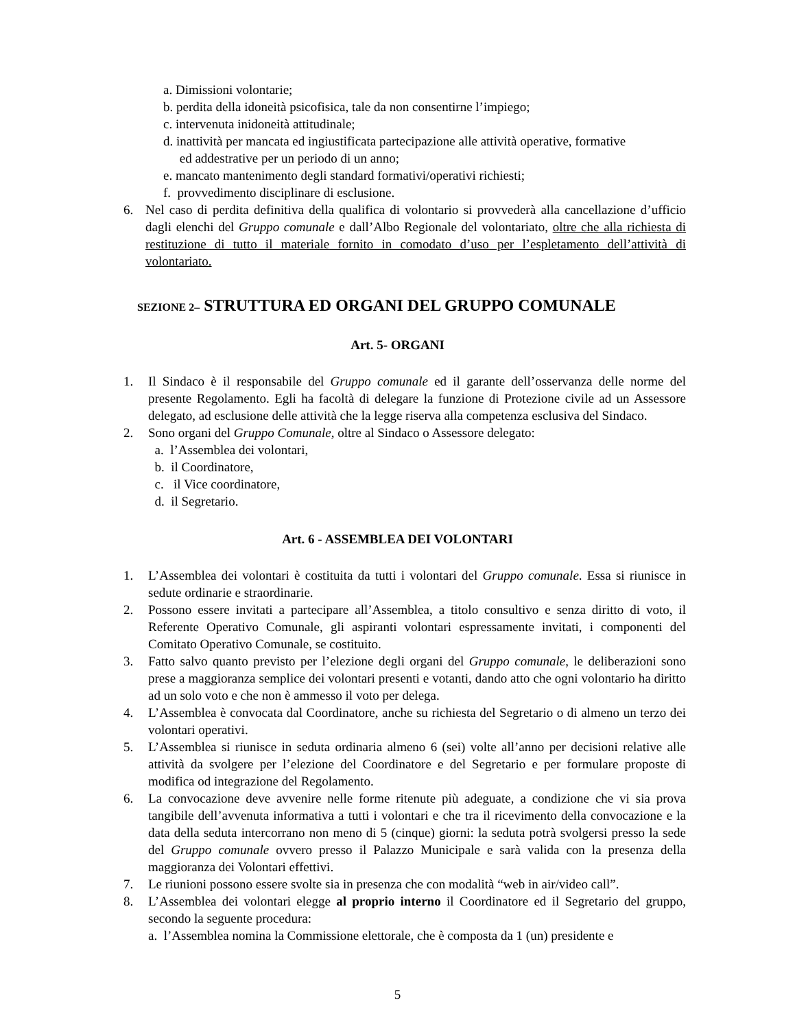a. Dimissioni volontarie;
b. perdita della idoneità psicofisica, tale da non consentirne l’impiego;
c. intervenuta inidoneità attitudinale;
d. inattività per mancata ed ingiustificata partecipazione alle attività operative, formative
ed addestrative per un periodo di un anno;
e. mancato mantenimento degli standard formativi/operativi richiesti;
f. provvedimento disciplinare di esclusione.
6. Nel caso di perdita definitiva della qualifica di volontario si provvederà alla cancellazione d’ufficio dagli elenchi del Gruppo comunale e dall’Albo Regionale del volontariato, oltre che alla richiesta di restituzione di tutto il materiale fornito in comodato d’uso per l’espletamento dell’attività di volontariato.
SEZIONE 2– STRUTTURA ED ORGANI DEL GRUPPO COMUNALE
Art. 5- ORGANI
1. Il Sindaco è il responsabile del Gruppo comunale ed il garante dell’osservanza delle norme del presente Regolamento. Egli ha facoltà di delegare la funzione di Protezione civile ad un Assessore delegato, ad esclusione delle attività che la legge riserva alla competenza esclusiva del Sindaco.
2. Sono organi del Gruppo Comunale, oltre al Sindaco o Assessore delegato:
a. l’Assemblea dei volontari,
b. il Coordinatore,
c. il Vice coordinatore,
d. il Segretario.
Art. 6 - ASSEMBLEA DEI VOLONTARI
1. L’Assemblea dei volontari è costituita da tutti i volontari del Gruppo comunale. Essa si riunisce in sedute ordinarie e straordinarie.
2. Possono essere invitati a partecipare all’Assemblea, a titolo consultivo e senza diritto di voto, il Referente Operativo Comunale, gli aspiranti volontari espressamente invitati, i componenti del Comitato Operativo Comunale, se costituito.
3. Fatto salvo quanto previsto per l’elezione degli organi del Gruppo comunale, le deliberazioni sono prese a maggioranza semplice dei volontari presenti e votanti, dando atto che ogni volontario ha diritto ad un solo voto e che non è ammesso il voto per delega.
4. L’Assemblea è convocata dal Coordinatore, anche su richiesta del Segretario o di almeno un terzo dei volontari operativi.
5. L’Assemblea si riunisce in seduta ordinaria almeno 6 (sei) volte all’anno per decisioni relative alle attività da svolgere per l’elezione del Coordinatore e del Segretario e per formulare proposte di modifica od integrazione del Regolamento.
6. La convocazione deve avvenire nelle forme ritenute più adeguate, a condizione che vi sia prova tangibile dell’avvenuta informativa a tutti i volontari e che tra il ricevimento della convocazione e la data della seduta intercorrano non meno di 5 (cinque) giorni: la seduta potrà svolgersi presso la sede del Gruppo comunale ovvero presso il Palazzo Municipale e sarà valida con la presenza della maggioranza dei Volontari effettivi.
7. Le riunioni possono essere svolte sia in presenza che con modalità “web in air/video call”.
8. L’Assemblea dei volontari elegge al proprio interno il Coordinatore ed il Segretario del gruppo, secondo la seguente procedura:
a. l’Assemblea nomina la Commissione elettorale, che è composta da 1 (un) presidente e
5